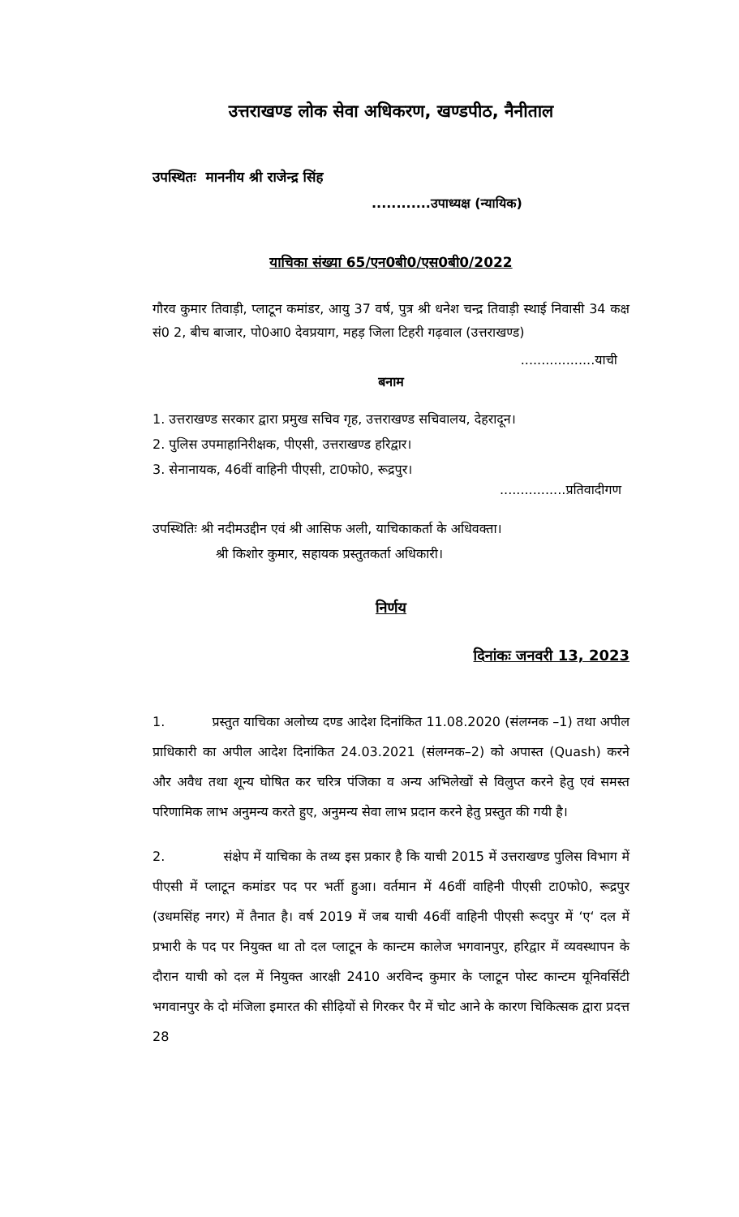उत्तराखण्ड लोक सेवा अधिकरण, खण्डपीठ, नैनीताल
उपस्थितः माननीय श्री राजेन्द्र सिंह
............उपाध्यक्ष (न्यायिक)
याचिका संख्या 65/एन0बी0/एस0बी0/2022
गौरव कुमार तिवाड़ी, प्लाटून कमांडर, आयु 37 वर्ष, पुत्र श्री धनेश चन्द्र तिवाड़ी स्थाई निवासी 34 कक्ष सं0 2, बीच बाजार, पो0आ0 देवप्रयाग, महड़ जिला टिहरी गढ़वाल (उत्तराखण्ड)
..................याची
बनाम
1. उत्तराखण्ड सरकार द्वारा प्रमुख सचिव गृह, उत्तराखण्ड सचिवालय, देहरादून।
2. पुलिस उपमाहानिरीक्षक, पीएसी, उत्तराखण्ड हरिद्वार।
3. सेनानायक, 46वीं वाहिनी पीएसी, टा0फो0, रूद्रपुर।
................प्रतिवादीगण
उपस्थितिः श्री नदीमउद्दीन एवं श्री आसिफ अली, याचिकाकर्ता के अधिवक्ता।
श्री किशोर कुमार, सहायक प्रस्तुतकर्ता अधिकारी।
निर्णय
दिनांकः जनवरी 13, 2023
1. प्रस्तुत याचिका अलोच्य दण्ड आदेश दिनांकित 11.08.2020 (संलग्नक –1) तथा अपील प्राधिकारी का अपील आदेश दिनांकित 24.03.2021 (संलग्नक–2) को अपास्त (Quash) करने और अवैध तथा शून्य घोषित कर चरित्र पंजिका व अन्य अभिलेखों से विलुप्त करने हेतु एवं समस्त परिणामिक लाभ अनुमन्य करते हुए, अनुमन्य सेवा लाभ प्रदान करने हेतु प्रस्तुत की गयी है।
2. संक्षेप में याचिका के तथ्य इस प्रकार है कि याची 2015 में उत्तराखण्ड पुलिस विभाग में पीएसी में प्लाटून कमांडर पद पर भर्ती हुआ। वर्तमान में 46वीं वाहिनी पीएसी टा0फो0, रूद्रपुर (उधमसिंह नगर) में तैनात है। वर्ष 2019 में जब याची 46वीं वाहिनी पीएसी रूदपुर में ‘ए‘ दल में प्रभारी के पद पर नियुक्त था तो दल प्लाटून के कान्टम कालेज भगवानपुर, हरिद्वार में व्यवस्थापन के दौरान याची को दल में नियुक्त आरक्षी 2410 अरविन्द कुमार के प्लाटून पोस्ट कान्टम यूनिवर्सिटी भगवानपुर के दो मंजिला इमारत की सीढ़ियों से गिरकर पैर में चोट आने के कारण चिकित्सक द्वारा प्रदत्त 28